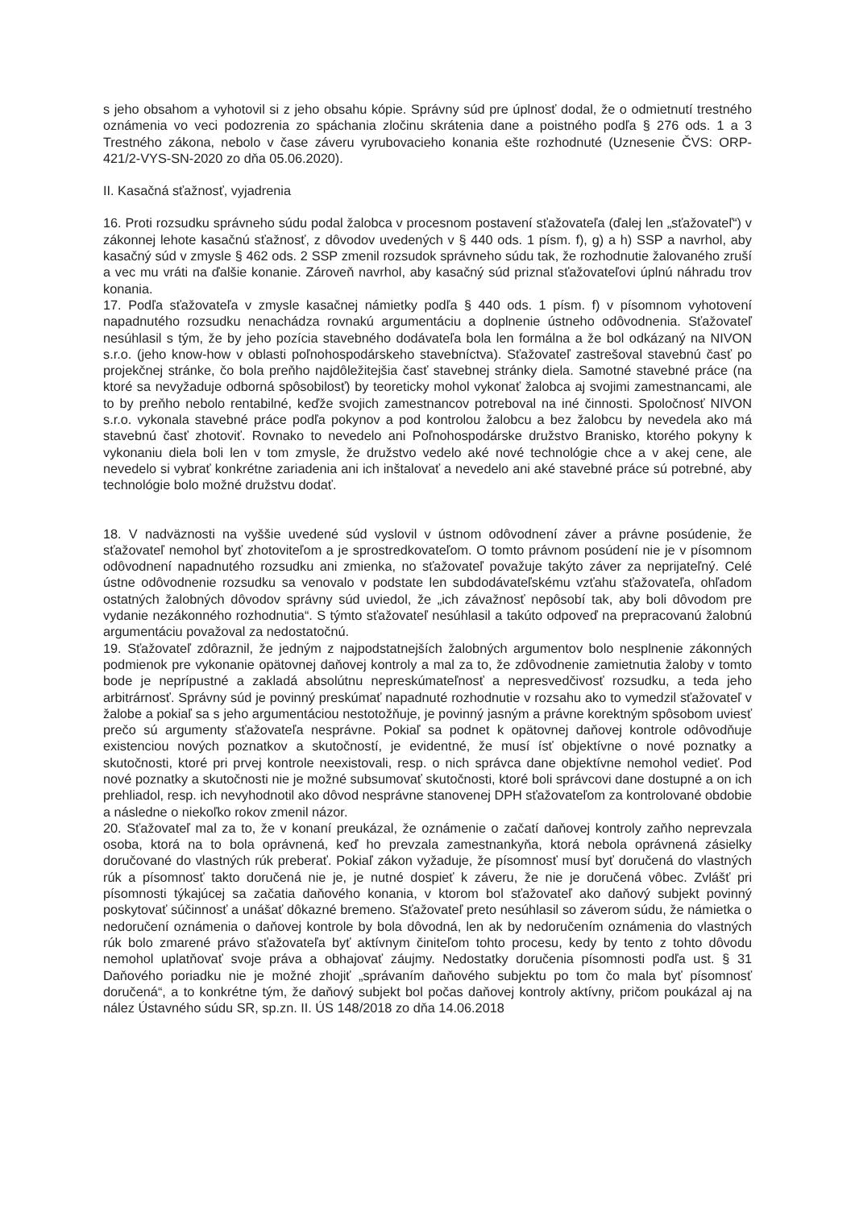s jeho obsahom a vyhotovil si z jeho obsahu kópie. Správny súd pre úplnosť dodal, že o odmietnutí trestného oznámenia vo veci podozrenia zo spáchania zločinu skrátenia dane a poistného podľa § 276 ods. 1 a 3 Trestného zákona, nebolo v čase záveru vyrubovacieho konania ešte rozhodnuté (Uznesenie ČVS: ORP-421/2-VYS-SN-2020 zo dňa 05.06.2020).
II. Kasačná sťažnosť, vyjadrenia
16. Proti rozsudku správneho súdu podal žalobca v procesnom postavení sťažovateľa (ďalej len „sťažovateľ“) v zákonnej lehote kasačnú sťažnosť, z dôvodov uvedených v § 440 ods. 1 písm. f), g) a h) SSP a navrhol, aby kasačný súd v zmysle § 462 ods. 2 SSP zmenil rozsudok správneho súdu tak, že rozhodnutie žalovaného zruší a vec mu vráti na ďalšie konanie. Zároveň navrhol, aby kasačný súd priznal sťažovateľovi úplnú náhradu trov konania.
17. Podľa sťažovateľa v zmysle kasačnej námietky podľa § 440 ods. 1 písm. f) v písomnom vyhotovení napadnutého rozsudku nenachádza rovnakú argumentáciu a doplnenie ústneho odôvodnenia. Sťažovateľ nesúhlasil s tým, že by jeho pozícia stavebného dodávateľa bola len formálna a že bol odkázaný na NIVON s.r.o. (jeho know-how v oblasti poľnohospodárskeho stavebníctva). Sťažovateľ zastrešoval stavebnú časť po projekčnej stránke, čo bola preňho najdôležitejšia časť stavebnej stránky diela. Samotné stavebné práce (na ktoré sa nevyžaduje odborná spôsobilosť) by teoreticky mohol vykonať žalobca aj svojimi zamestnancami, ale to by preňho nebolo rentabilné, keďže svojich zamestnancov potreboval na iné činnosti. Spoločnosť NIVON s.r.o. vykonala stavebné práce podľa pokynov a pod kontrolou žalobcu a bez žalobcu by nevedela ako má stavebnú časť zhotoviť. Rovnako to nevedelo ani Poľnohospodárske družstvo Branisko, ktorého pokyny k vykonaniu diela boli len v tom zmysle, že družstvo vedelo aké nové technológie chce a v akej cene, ale nevedelo si vybrať konkrétne zariadenia ani ich inštalovať a nevedelo ani aké stavebné práce sú potrebné, aby technológie bolo možné družstvu dodať.
18. V nadväznosti na vyššie uvedené súd vyslovil v ústnom odôvodnení záver a právne posúdenie, že sťažovateľ nemohol byť zhotoviteľom a je sprostredkovateľom. O tomto právnom posúdení nie je v písomnom odôvodnení napadnutého rozsudku ani zmienka, no sťažovateľ považuje takýto záver za neprijateľný. Celé ústne odôvodnenie rozsudku sa venovalo v podstate len subdodávateľskému vzťahu sťažovateľa, ohľadom ostatných žalobných dôvodov správny súd uviedol, že „ich závažnosť nepôsobí tak, aby boli dôvodom pre vydanie nezákonného rozhodnutia“. S týmto sťažovateľ nesúhlasil a takúto odpoveď na prepracovanú žalobnú argumentáciu považoval za nedostatočnú.
19. Sťažovateľ zdôraznil, že jedným z najpodstatnejších žalobných argumentov bolo nesplnenie zákonných podmienok pre vykonanie opätovnej daňovej kontroly a mal za to, že zdôvodnenie zamietnutia žaloby v tomto bode je neprípustné a zakladá absolútnu nepreskúmateľnosť a nepresvedčivosť rozsudku, a teda jeho arbitrárnosť. Správny súd je povinný preskúmať napadnuté rozhodnutie v rozsahu ako to vymedzil sťažovateľ v žalobe a pokiaľ sa s jeho argumentáciou nestotožňuje, je povinný jasným a právne korektným spôsobom uviesť prečo sú argumenty sťažovateľa nesprávne. Pokiaľ sa podnet k opätovnej daňovej kontrole odôvodňuje existenciou nových poznatkov a skutočností, je evidentné, že musí ísť objektívne o nové poznatky a skutočnosti, ktoré pri prvej kontrole neexistovali, resp. o nich správca dane objektívne nemohol vedieť. Pod nové poznatky a skutočnosti nie je možné subsumovať skutočnosti, ktoré boli správcovi dane dostupné a on ich prehliadol, resp. ich nevyhodnotil ako dôvod nesprávne stanovenej DPH sťažovateľom za kontrolované obdobie a následne o niekoľko rokov zmenil názor.
20. Sťažovateľ mal za to, že v konaní preukázal, že oznámenie o začatí daňovej kontroly zaňho neprevzala osoba, ktorá na to bola oprávnená, keď ho prevzala zamestnankyňa, ktorá nebola oprávnená zásielky doručované do vlastných rúk preberať. Pokiaľ zákon vyžaduje, že písomnosť musí byť doručená do vlastných rúk a písomnosť takto doručená nie je, je nutné dospieť k záveru, že nie je doručená vôbec. Zvlášť pri písomnosti týkajúcej sa začatia daňového konania, v ktorom bol sťažovateľ ako daňový subjekt povinný poskytovať súčinnosť a unášať dôkazné bremeno. Sťažovateľ preto nesúhlasil so záverom súdu, že námietka o nedoručení oznámenia o daňovej kontrole by bola dôvodná, len ak by nedoručením oznámenia do vlastných rúk bolo zmarené právo sťažovateľa byť aktívnym činiteľom tohto procesu, kedy by tento z tohto dôvodu nemohol uplatňovať svoje práva a obhajovať záujmy. Nedostatky doručenia písomnosti podľa ust. § 31 Daňového poriadku nie je možné zhojiť „správaním daňového subjektu po tom čo mala byť písomnosť doručená“, a to konkrétne tým, že daňový subjekt bol počas daňovej kontroly aktívny, pričom poukázal aj na nález Ústavného súdu SR, sp.zn. II. ÚS 148/2018 zo dňa 14.06.2018